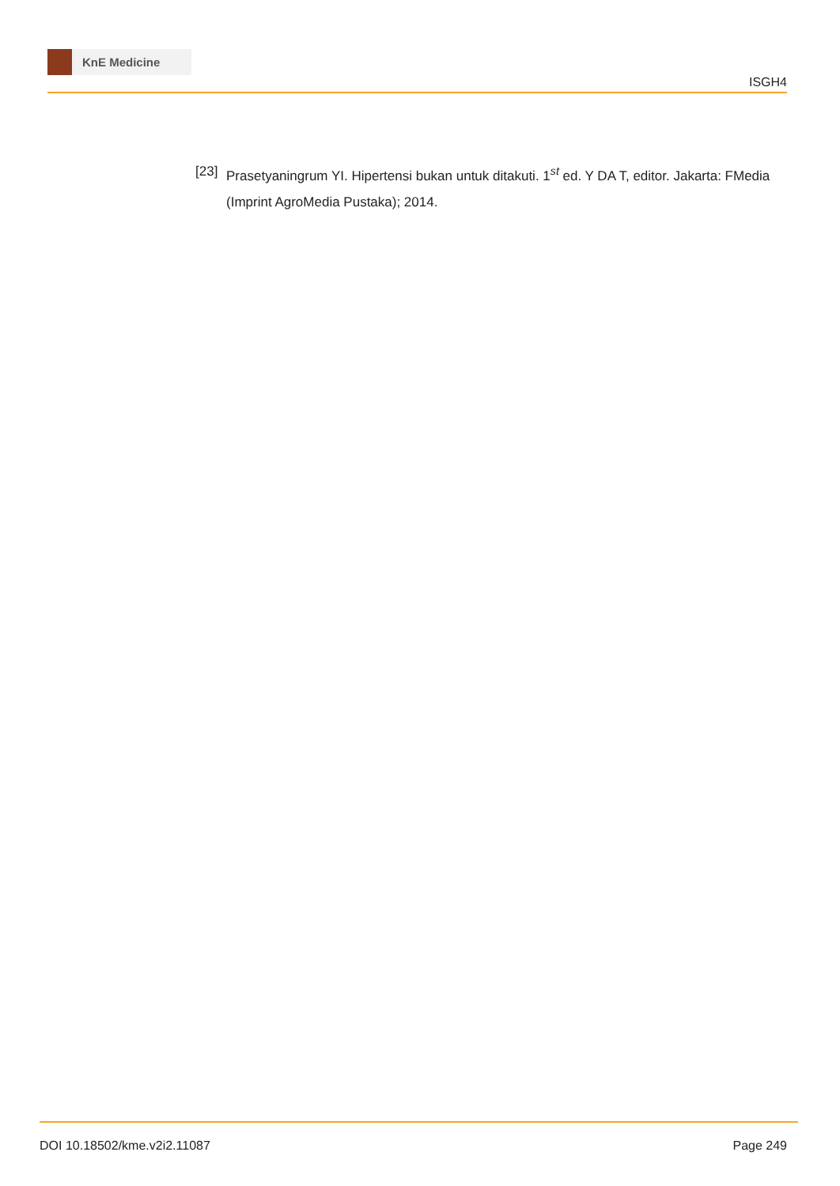KnE Medicine
ISGH4
[23] Prasetyaningrum YI. Hipertensi bukan untuk ditakuti. 1<sup>st</sup> ed. Y DA T, editor. Jakarta: FMedia (Imprint AgroMedia Pustaka); 2014.
DOI 10.18502/kme.v2i2.11087 Page 249